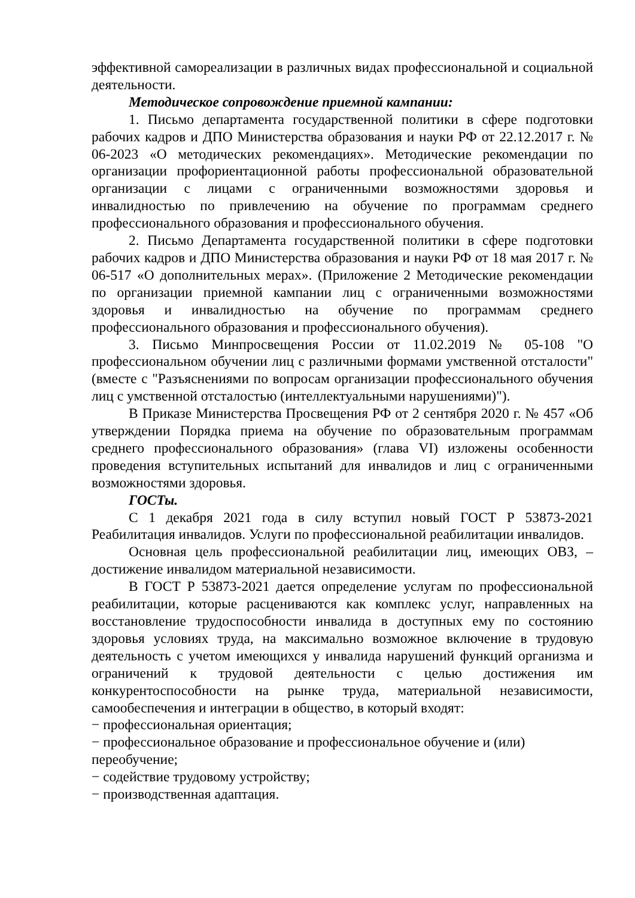эффективной самореализации в различных видах профессиональной и социальной деятельности.
Методическое сопровождение приемной кампании:
1. Письмо департамента государственной политики в сфере подготовки рабочих кадров и ДПО Министерства образования и науки РФ от 22.12.2017 г. № 06-2023 «О методических рекомендациях». Методические рекомендации по организации профориентационной работы профессиональной образовательной организации с лицами с ограниченными возможностями здоровья и инвалидностью по привлечению на обучение по программам среднего профессионального образования и профессионального обучения.
2. Письмо Департамента государственной политики в сфере подготовки рабочих кадров и ДПО Министерства образования и науки РФ от 18 мая 2017 г. № 06-517 «О дополнительных мерах». (Приложение 2 Методические рекомендации по организации приемной кампании лиц с ограниченными возможностями здоровья и инвалидностью на обучение по программам среднего профессионального образования и профессионального обучения).
3. Письмо Минпросвещения России от 11.02.2019 № 05-108 "О профессиональном обучении лиц с различными формами умственной отсталости" (вместе с "Разъяснениями по вопросам организации профессионального обучения лиц с умственной отсталостью (интеллектуальными нарушениями)").
В Приказе Министерства Просвещения РФ от 2 сентября 2020 г. № 457 «Об утверждении Порядка приема на обучение по образовательным программам среднего профессионального образования» (глава VI) изложены особенности проведения вступительных испытаний для инвалидов и лиц с ограниченными возможностями здоровья.
ГОСТы.
С 1 декабря 2021 года в силу вступил новый ГОСТ Р 53873-2021 Реабилитация инвалидов. Услуги по профессиональной реабилитации инвалидов.
Основная цель профессиональной реабилитации лиц, имеющих ОВЗ, – достижение инвалидом материальной независимости.
В ГОСТ Р 53873-2021 дается определение услугам по профессиональной реабилитации, которые расцениваются как комплекс услуг, направленных на восстановление трудоспособности инвалида в доступных ему по состоянию здоровья условиях труда, на максимально возможное включение в трудовую деятельность с учетом имеющихся у инвалида нарушений функций организма и ограничений к трудовой деятельности с целью достижения им конкурентоспособности на рынке труда, материальной независимости, самообеспечения и интеграции в общество, в который входят:
− профессиональная ориентация;
− профессиональное образование и профессиональное обучение и (или) переобучение;
− содействие трудовому устройству;
− производственная адаптация.